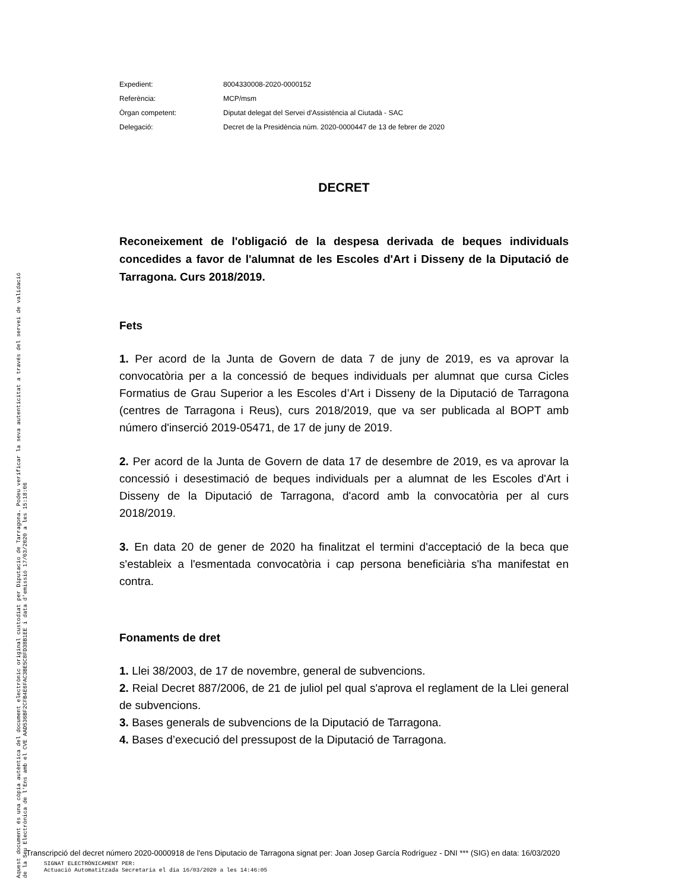Aquest document és una còpia autèntica del document electrònic original custodiat per Diputacio de Tarragona. Podeu verificar la seva autenticitat a través del servei de validació de la Seu Electrònica de l'Ens amb el CVE AAD536BF2CFB4E6FAC3BE5C8FD38B1EE i data d'emissió 17/03/2020 a les 15:18:06
| Expedient: | 8004330008-2020-0000152 |
| Referència: | MCP/msm |
| Òrgan competent: | Diputat delegat del Servei d'Assistència al Ciutadà - SAC |
| Delegació: | Decret de la Presidència núm. 2020-0000447 de 13 de febrer de 2020 |
DECRET
Reconeixement de l'obligació de la despesa derivada de beques individuals concedides a favor de l'alumnat de les Escoles d'Art i Disseny de la Diputació de Tarragona. Curs 2018/2019.
Fets
1. Per acord de la Junta de Govern de data 7 de juny de 2019, es va aprovar la convocatòria per a la concessió de beques individuals per alumnat que cursa Cicles Formatius de Grau Superior a les Escoles d’Art i Disseny de la Diputació de Tarragona (centres de Tarragona i Reus), curs 2018/2019, que va ser publicada al BOPT amb número d'inserció 2019-05471, de 17 de juny de 2019.
2. Per acord de la Junta de Govern de data 17 de desembre de 2019, es va aprovar la concessió i desestimació de beques individuals per a alumnat de les Escoles d'Art i Disseny de la Diputació de Tarragona, d'acord amb la convocatòria per al curs 2018/2019.
3. En data 20 de gener de 2020 ha finalitzat el termini d'acceptació de la beca que s'estableix a l'esmentada convocatòria i cap persona beneficiària s'ha manifestat en contra.
Fonaments de dret
1. Llei 38/2003, de 17 de novembre, general de subvencions.
2. Reial Decret 887/2006, de 21 de juliol pel qual s'aprova el reglament de la Llei general de subvencions.
3. Bases generals de subvencions de la Diputació de Tarragona.
4. Bases d’execució del pressupost de la Diputació de Tarragona.
Transcripció del decret número 2020-0000918 de l'ens Diputacio de Tarragona signat per: Joan Josep García Rodríguez - DNI *** (SIG) en data: 16/03/2020
SIGNAT ELECTRÒNICAMENT PER:
Actuació Automatitzada Secretaria el dia 16/03/2020 a les 14:46:05